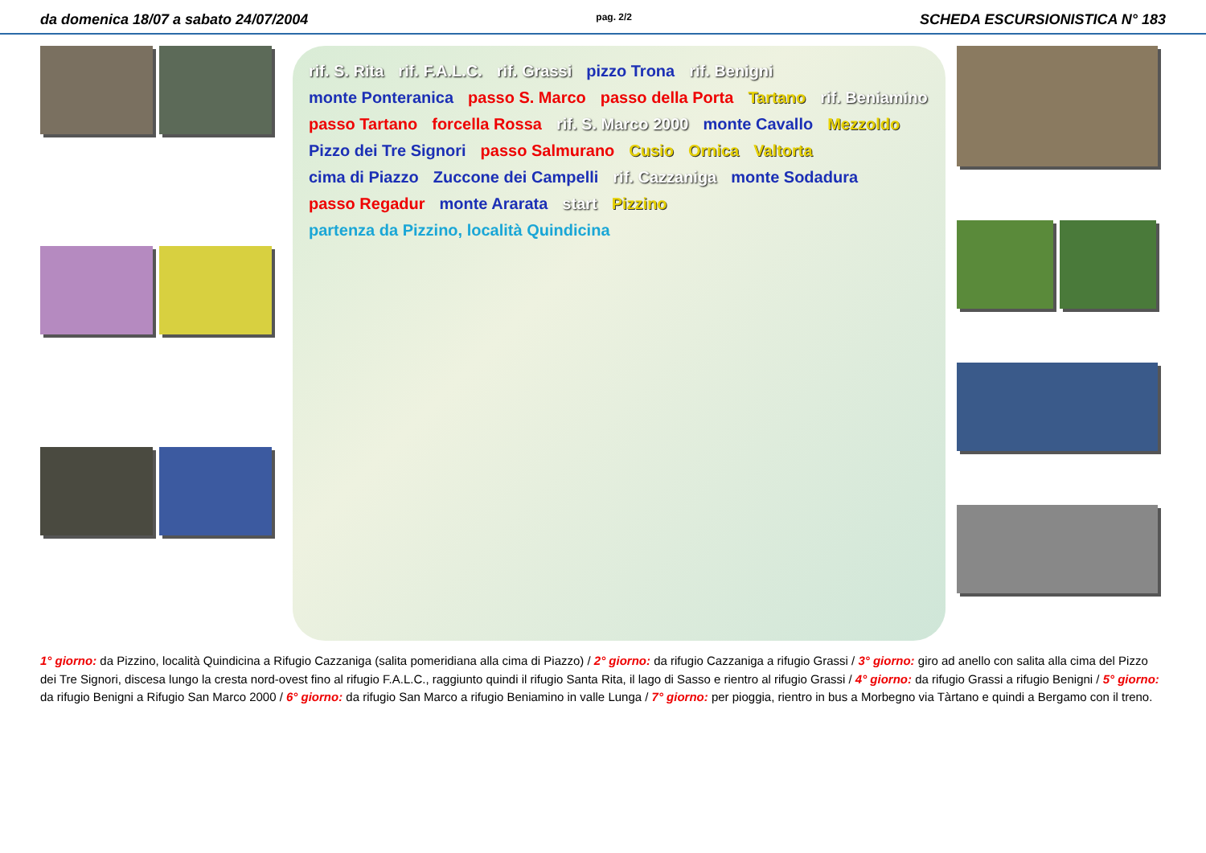da domenica 18/07 a sabato 24/07/2004 pag. 2/2 SCHEDA ESCURSIONISTICA N° 183
rif. S. Rita rif. F.A.L.C. rif. Grassi pizzo Trona rif. Benigni monte Ponteranica passo S. Marco passo della Porta Tartano rif. Beniamino passo Tartano forcella Rossa rif. S. Marco 2000 monte Cavallo Mezzoldo Pizzo dei Tre Signori passo Salmurano Cusio Ornica Valtorta cima di Piazzo Zuccone dei Campelli rif. Cazzaniga monte Sodadura passo Regadur monte Ararata start Pizzino partenza da Pizzino, località Quindicina
1° giorno: da Pizzino, località Quindicina a Rifugio Cazzaniga (salita pomeridiana alla cima di Piazzo) / 2° giorno: da rifugio Cazzaniga a rifugio Grassi / 3° giorno: giro ad anello con salita alla cima del Pizzo dei Tre Signori, discesa lungo la cresta nord-ovest fino al rifugio F.A.L.C., raggiunto quindi il rifugio Santa Rita, il lago di Sasso e rientro al rifugio Grassi / 4° giorno: da rifugio Grassi a rifugio Benigni / 5° giorno: da rifugio Benigni a Rifugio San Marco 2000 / 6° giorno: da rifugio San Marco a rifugio Beniamino in valle Lunga / 7° giorno: per pioggia, rientro in bus a Morbegno via Tàrtano e quindi a Bergamo con il treno.